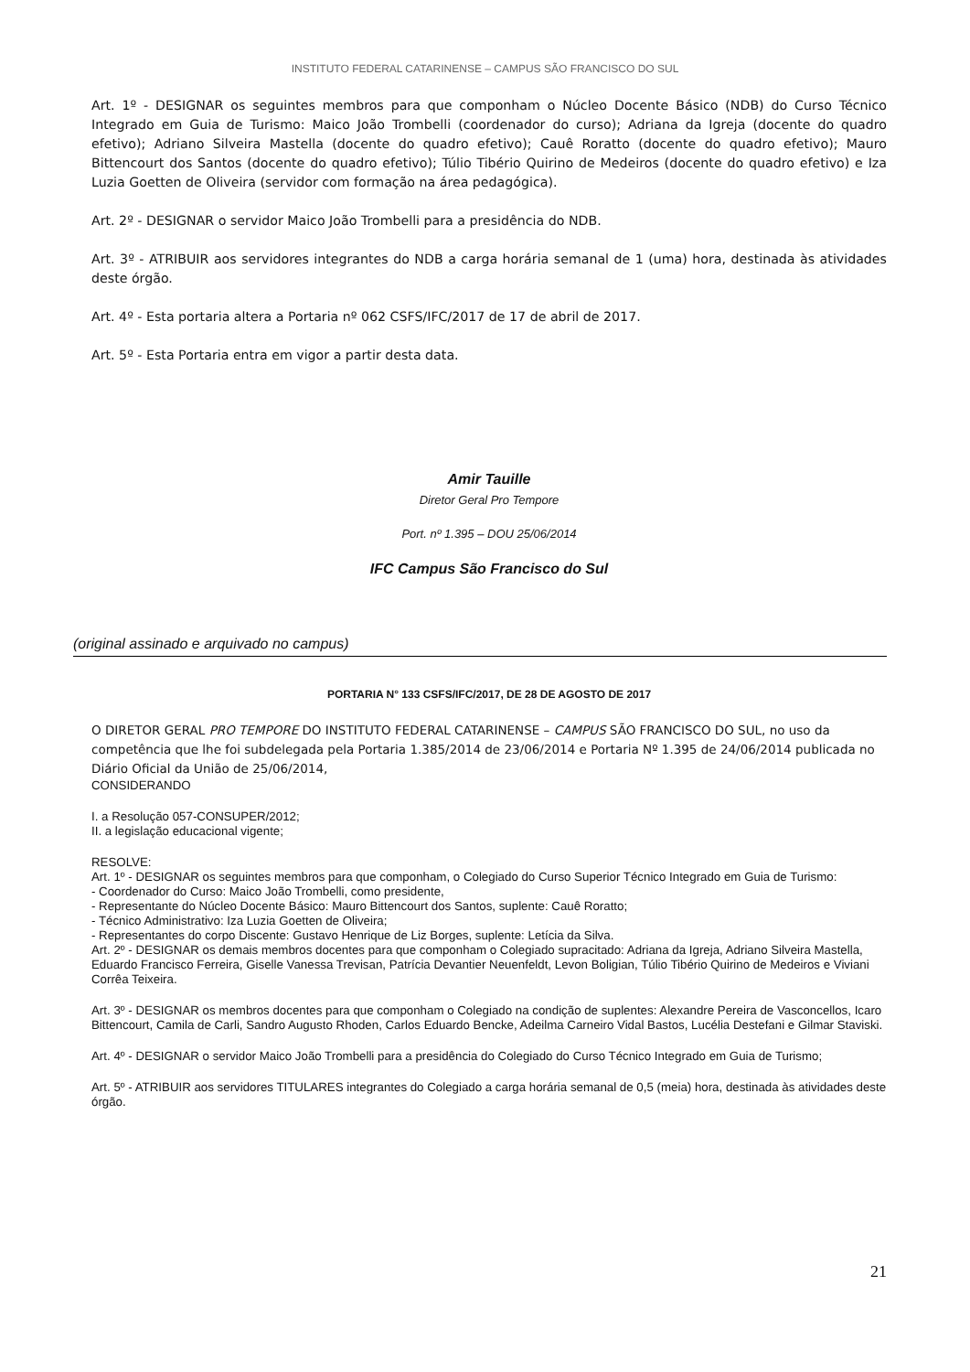INSTITUTO FEDERAL CATARINENSE – CAMPUS SÃO FRANCISCO DO SUL
Art. 1º - DESIGNAR os seguintes membros para que componham o Núcleo Docente Básico (NDB) do Curso Técnico Integrado em Guia de Turismo: Maico João Trombelli (coordenador do curso); Adriana da Igreja (docente do quadro efetivo); Adriano Silveira Mastella (docente do quadro efetivo); Cauê Roratto (docente do quadro efetivo); Mauro Bittencourt dos Santos (docente do quadro efetivo); Túlio Tibério Quirino de Medeiros (docente do quadro efetivo) e Iza Luzia Goetten de Oliveira (servidor com formação na área pedagógica).
Art. 2º - DESIGNAR o servidor Maico João Trombelli para a presidência do NDB.
Art. 3º - ATRIBUIR aos servidores integrantes do NDB a carga horária semanal de 1 (uma) hora, destinada às atividades deste órgão.
Art. 4º - Esta portaria altera a Portaria nº 062 CSFS/IFC/2017 de 17 de abril de 2017.
Art. 5º - Esta Portaria entra em vigor a partir desta data.
Amir Tauille
Diretor Geral Pro Tempore
Port. nº 1.395 – DOU 25/06/2014
IFC Campus São Francisco do Sul
(original assinado e arquivado no campus)
PORTARIA N° 133 CSFS/IFC/2017, DE 28 DE AGOSTO DE 2017
O DIRETOR GERAL PRO TEMPORE DO INSTITUTO FEDERAL CATARINENSE – CAMPUS SÃO FRANCISCO DO SUL, no uso da competência que lhe foi subdelegada pela Portaria 1.385/2014 de 23/06/2014 e Portaria Nº 1.395 de 24/06/2014 publicada no Diário Oficial da União de 25/06/2014,
CONSIDERANDO
I. a Resolução 057-CONSUPER/2012;
II. a legislação educacional vigente;
RESOLVE:
Art. 1º - DESIGNAR os seguintes membros para que componham, o Colegiado do Curso Superior Técnico Integrado em Guia de Turismo:
- Coordenador do Curso: Maico João Trombelli, como presidente,
- Representante do Núcleo Docente Básico: Mauro Bittencourt dos Santos, suplente: Cauê Roratto;
- Técnico Administrativo: Iza Luzia Goetten de Oliveira;
- Representantes do corpo Discente: Gustavo Henrique de Liz Borges, suplente: Letícia da Silva.
Art. 2º - DESIGNAR os demais membros docentes para que componham o Colegiado supracitado: Adriana da Igreja, Adriano Silveira Mastella, Eduardo Francisco Ferreira, Giselle Vanessa Trevisan, Patrícia Devantier Neuenfeldt, Levon Boligian, Túlio Tibério Quirino de Medeiros e Viviani Corrêa Teixeira.
Art. 3º - DESIGNAR os membros docentes para que componham o Colegiado na condição de suplentes: Alexandre Pereira de Vasconcellos, Icaro Bittencourt, Camila de Carli, Sandro Augusto Rhoden, Carlos Eduardo Bencke, Adeilma Carneiro Vidal Bastos, Lucélia Destefani e Gilmar Staviski.
Art. 4º - DESIGNAR o servidor Maico João Trombelli para a presidência do Colegiado do Curso Técnico Integrado em Guia de Turismo;
Art. 5º - ATRIBUIR aos servidores TITULARES integrantes do Colegiado a carga horária semanal de 0,5 (meia) hora, destinada às atividades deste órgão.
21